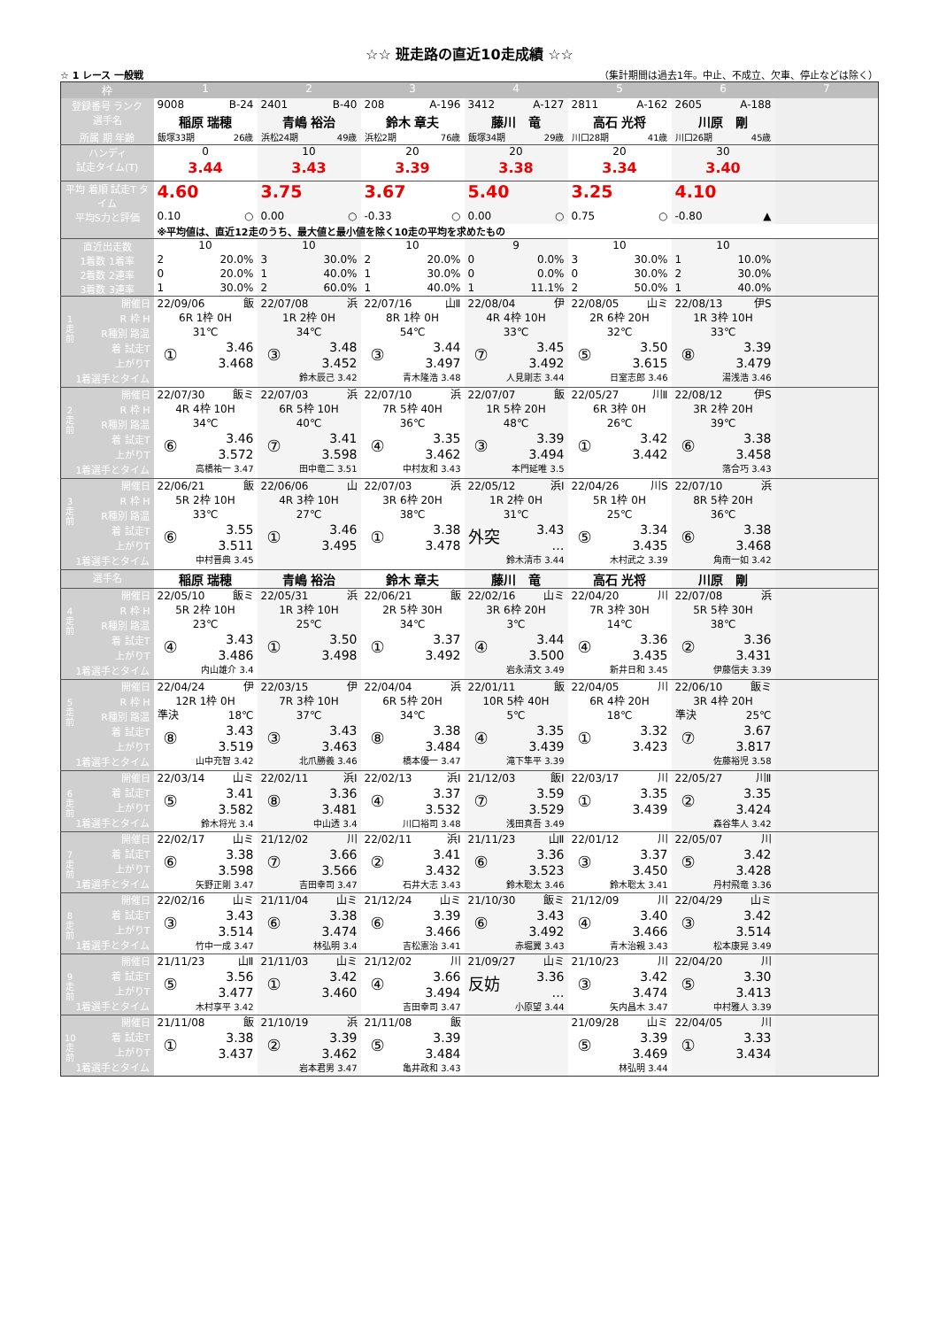☆☆ 班走路の直近10走成績 ☆☆
☆ 1 レース 一般戦 （集計期間は過去1年。中止、不成立、欠車、停止などは除く）
| 枠 | 1 | 2 | 3 | 4 | 5 | 6 | 7 |
| --- | --- | --- | --- | --- | --- | --- | --- |
| 登録番号 ランク | 9008 B-24 | 2401 B-40 | 208 A-196 | 3412 A-127 | 2811 A-162 | 2605 A-188 | |
| 選手名 | 稲原 瑞穂 | 青嶋 裕治 | 鈴木 章夫 | 藤川 竜 | 高石 光将 | 川原 剛 | |
| 所属 期 年齢 | 飯塚33期 26歳 | 浜松24期 49歳 | 浜松2期 76歳 | 飯塚34期 29歳 | 川口28期 41歳 | 川口26期 45歳 | |
| ハンディ | 0 | 10 | 20 | 20 | 20 | 30 | |
| 試走タイム(T) | 3.44 | 3.43 | 3.39 | 3.38 | 3.34 | 3.40 | |
| 平均 着順 試走T タイム | 4.60 | 3.75 | 3.67 | 5.40 | 3.25 | 4.10 | |
| 平均S力と評価 | 0.10 ○ | 0.00 ○ | -0.33 ○ | 0.00 ○ | 0.75 ○ | -0.80 ▲ | |
| | ※平均値は、直近12走のうち、最大値と最小値を除く10走の平均を求めたもの | | | | | | |
| 直近出走数 | 10 | 10 | 10 | 9 | 10 | 10 | |
| 1着数 1着率 | 2 20.0% | 3 30.0% | 2 20.0% | 0 0.0% | 3 30.0% | 1 10.0% | |
| 2着数 2連率 | 0 20.0% | 1 40.0% | 1 30.0% | 0 0.0% | 0 30.0% | 2 30.0% | |
| 3着数 3連率 | 1 30.0% | 2 60.0% | 1 40.0% | 1 11.1% | 2 50.0% | 1 40.0% | |
| 1走前 開催日 R 枠 H R種別 路温 着 試走T 上がりT 1着選手とタイム | 22/09/06 飯 6R 1枠 0H 31℃ ① 3.46 3.468 | 22/07/08 浜 1R 2枠 0H 34℃ ③ 3.48 3.452 鈴木辰己 3.42 | 22/07/16 山Ⅱ 8R 1枠 0H 54℃ ③ 3.44 3.497 青木隆浩 3.48 | 22/08/04 伊 4R 4枠 10H 33℃ ⑦ 3.45 3.492 人見剛志 3.44 | 22/08/05 山ミ 2R 6枠 20H 32℃ ⑤ 3.50 3.615 日室志郎 3.46 | 22/08/13 伊S 1R 3枠 10H 33℃ ⑧ 3.39 3.479 湯浅浩 3.46 | |
| 2走前 開催日 R 枠 H R種別 路温 着 試走T 上がりT 1着選手とタイム | 22/07/30 飯ミ 4R 4枠 10H 34℃ ⑥ 3.46 3.572 高橋祐一 3.47 | 22/07/03 浜 6R 5枠 10H 40℃ ⑦ 3.41 3.598 田中竜二 3.51 | 22/07/10 浜 7R 5枠 40H 36℃ ④ 3.35 3.462 中村友和 3.43 | 22/07/07 飯 1R 5枠 20H 48℃ ③ 3.39 3.494 本門延唯 3.5 | 22/05/27 川Ⅱ 6R 3枠 0H 26℃ ① 3.42 3.442 | 22/08/12 伊S 3R 2枠 20H 39℃ ⑥ 3.38 3.458 落合巧 3.43 | |
| 3走前 開催日 R 枠 H R種別 路温 着 試走T 上がりT 1着選手とタイム | 22/06/21 飯 5R 2枠 10H 33℃ ⑥ 3.55 3.511 中村晋典 3.45 | 22/06/06 山 4R 3枠 10H 27℃ ① 3.46 3.495 | 22/07/03 浜 3R 6枠 20H 38℃ ① 3.38 3.478 | 22/05/12 浜Ⅰ 1R 2枠 0H 31℃ 外突 3.43 … 鈴木清市 3.44 | 22/04/26 川S 5R 1枠 0H 25℃ ⑤ 3.34 3.435 木村武之 3.39 | 22/07/10 浜 8R 5枠 20H 36℃ ⑥ 3.38 3.468 角南一如 3.42 | |
| 選手名 | 稲原 瑞穂 | 青嶋 裕治 | 鈴木 章夫 | 藤川 竜 | 高石 光将 | 川原 剛 | |
| 4走前 開催日 R 枠 H R種別 路温 着 試走T 上がりT 1着選手とタイム | 22/05/10 飯ミ 5R 2枠 10H 23℃ ④ 3.43 3.486 内山雄介 3.4 | 22/05/31 浜 1R 3枠 10H 25℃ ① 3.50 3.498 | 22/06/21 飯 2R 5枠 30H 34℃ ① 3.37 3.492 | 22/02/16 山ミ 3R 6枠 20H 3℃ ④ 3.44 3.500 岩永清文 3.49 | 22/04/20 川 7R 3枠 30H 14℃ ④ 3.36 3.435 新井日和 3.45 | 22/07/08 浜 5R 5枠 30H 38℃ ② 3.36 3.431 伊藤信夫 3.39 | |
| 5走前 開催日 R 枠 H R種別 路温 着 試走T 上がりT 1着選手とタイム | 22/04/24 伊 12R 1枠 0H 準決 18℃ ⑧ 3.43 3.519 山中充智 3.42 | 22/03/15 伊 7R 3枠 10H 37℃ ③ 3.43 3.463 北爪勝義 3.46 | 22/04/04 浜 6R 5枠 20H 34℃ ⑧ 3.38 3.484 橋本優一 3.47 | 22/01/11 飯 10R 5枠 40H 5℃ ④ 3.35 3.439 滝下隼平 3.39 | 22/04/05 川 6R 4枠 20H 18℃ ① 3.32 3.423 | 22/06/10 飯ミ 3R 4枠 20H 準決 25℃ ⑦ 3.67 3.817 佐藤裕児 3.58 | |
| 6走前 開催日 着 試走T 上がりT 1着選手とタイム | 22/03/14 山ミ ⑤ 3.41 3.582 鈴木将光 3.4 | 22/02/11 浜Ⅰ ⑧ 3.36 3.481 中山透 3.4 | 22/02/13 浜Ⅰ ④ 3.37 3.532 川口裕司 3.48 | 21/12/03 飯Ⅰ ⑦ 3.59 3.529 浅田真吾 3.49 | 22/03/17 川 ① 3.35 3.439 | 22/05/27 川Ⅱ ② 3.35 3.424 森谷隼人 3.42 | |
| 7走前 開催日 着 試走T 上がりT 1着選手とタイム | 22/02/17 山ミ ⑥ 3.38 3.598 矢野正剛 3.47 | 21/12/02 川 ⑦ 3.66 3.566 吉田幸司 3.47 | 22/02/11 浜Ⅰ ② 3.41 3.432 石井大志 3.43 | 21/11/23 山Ⅱ ⑥ 3.36 3.523 鈴木聡太 3.46 | 22/01/12 川 ③ 3.37 3.450 鈴木聡太 3.41 | 22/05/07 川 ⑤ 3.42 3.428 丹村飛竜 3.36 | |
| 8走前 開催日 着 試走T 上がりT 1着選手とタイム | 22/02/16 山ミ ③ 3.43 3.514 竹中一成 3.47 | 21/11/04 山ミ ⑥ 3.38 3.474 林弘明 3.4 | 21/12/24 山ミ ⑥ 3.39 3.466 吉松憲治 3.41 | 21/10/30 飯ミ ⑥ 3.43 3.492 赤堀翼 3.43 | 21/12/09 川 ④ 3.40 3.466 青木治親 3.43 | 22/04/29 山ミ ③ 3.42 3.514 松本康晃 3.49 | |
| 9走前 開催日 着 試走T 上がりT 1着選手とタイム | 21/11/23 山Ⅱ ⑤ 3.56 3.477 木村享平 3.42 | 21/11/03 山ミ ① 3.42 3.460 | 21/12/02 川 ④ 3.66 3.494 吉田幸司 3.47 | 21/09/27 山ミ 反妨 3.36 … 小原望 3.44 | 21/10/23 川 ③ 3.42 3.474 矢内昌木 3.47 | 22/04/20 川 ⑤ 3.30 3.413 中村雅人 3.39 | |
| 10走前 開催日 着 試走T 上がりT 1着選手とタイム | 21/11/08 飯 ① 3.38 3.437 | 21/10/19 浜 ② 3.39 3.462 岩本君男 3.47 | 21/11/08 飯 ⑤ 3.39 3.484 亀井政和 3.43 | | 21/09/28 山ミ ⑤ 3.39 3.469 林弘明 3.44 | 22/04/05 川 ① 3.33 3.434 | |